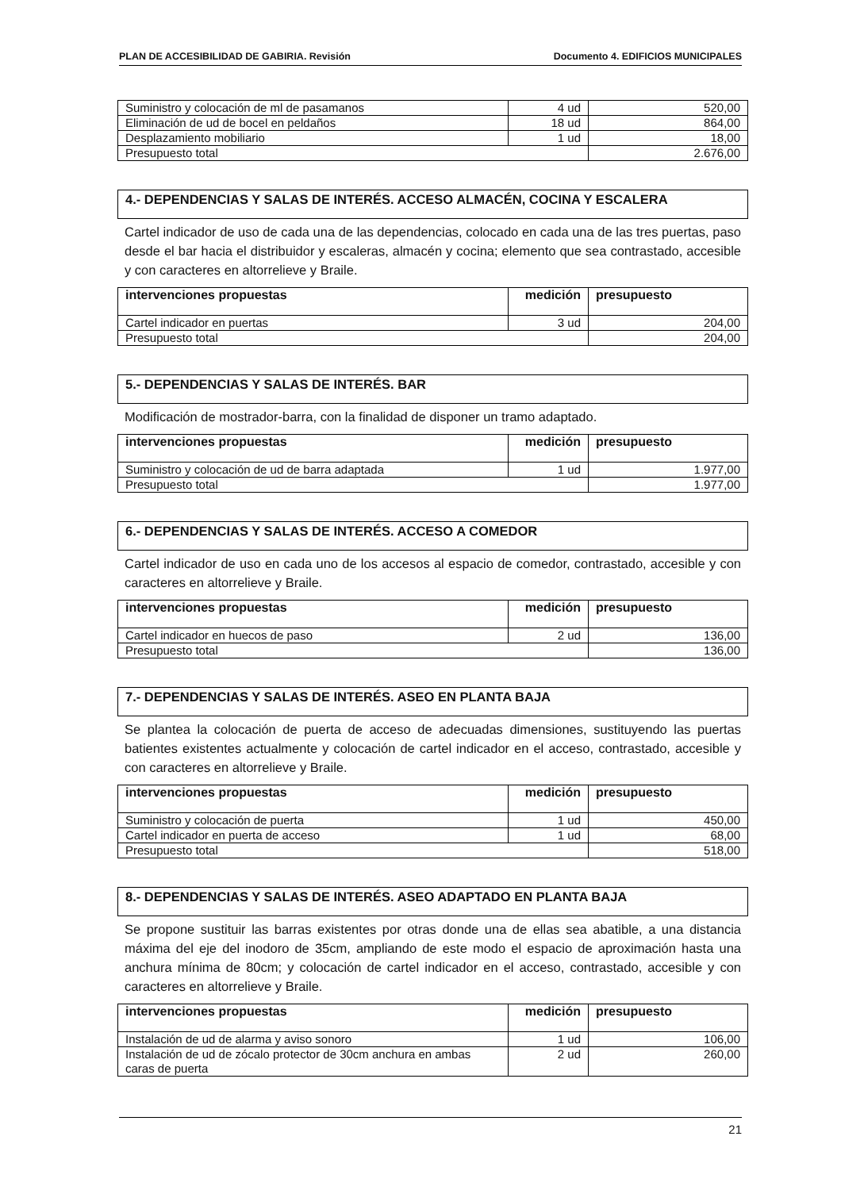PLAN DE ACCESIBILIDAD DE GABIRIA. Revisión Documento 4. EDIFICIOS MUNICIPALES
| Suministro y colocación de ml de pasamanos | 4 ud | 520,00 |
| Eliminación de ud de bocel en peldaños | 18 ud | 864,00 |
| Desplazamiento mobiliario | 1 ud | 18,00 |
| Presupuesto total | | 2.676,00 |
4.- DEPENDENCIAS Y SALAS DE INTERÉS. ACCESO ALMACÉN, COCINA Y ESCALERA
Cartel indicador de uso de cada una de las dependencias, colocado en cada una de las tres puertas, paso desde el bar hacia el distribuidor y escaleras, almacén y cocina; elemento que sea contrastado, accesible y con caracteres en altorrelieve y Braile.
| intervenciones propuestas | medición | presupuesto |
| --- | --- | --- |
| Cartel indicador en puertas | 3 ud | 204,00 |
| Presupuesto total | | 204,00 |
5.- DEPENDENCIAS Y SALAS DE INTERÉS. BAR
Modificación de mostrador-barra, con la finalidad de disponer un tramo adaptado.
| intervenciones propuestas | medición | presupuesto |
| --- | --- | --- |
| Suministro y colocación de ud de barra adaptada | 1 ud | 1.977,00 |
| Presupuesto total | | 1.977,00 |
6.- DEPENDENCIAS Y SALAS DE INTERÉS. ACCESO A COMEDOR
Cartel indicador de uso en cada uno de los accesos al espacio de comedor, contrastado, accesible y con caracteres en altorrelieve y Braile.
| intervenciones propuestas | medición | presupuesto |
| --- | --- | --- |
| Cartel indicador en huecos de paso | 2 ud | 136,00 |
| Presupuesto total | | 136,00 |
7.- DEPENDENCIAS Y SALAS DE INTERÉS. ASEO EN PLANTA BAJA
Se plantea la colocación de puerta de acceso de adecuadas dimensiones, sustituyendo las puertas batientes existentes actualmente y colocación de cartel indicador en el acceso, contrastado, accesible y con caracteres en altorrelieve y Braile.
| intervenciones propuestas | medición | presupuesto |
| --- | --- | --- |
| Suministro y colocación de puerta | 1 ud | 450,00 |
| Cartel indicador en puerta de acceso | 1 ud | 68,00 |
| Presupuesto total | | 518,00 |
8.- DEPENDENCIAS Y SALAS DE INTERÉS. ASEO ADAPTADO EN PLANTA BAJA
Se propone sustituir las barras existentes por otras donde una de ellas sea abatible, a una distancia máxima del eje del inodoro de 35cm, ampliando de este modo el espacio de aproximación hasta una anchura mínima de 80cm; y colocación de cartel indicador en el acceso, contrastado, accesible y con caracteres en altorrelieve y Braile.
| intervenciones propuestas | medición | presupuesto |
| --- | --- | --- |
| Instalación de ud de alarma y aviso sonoro | 1 ud | 106,00 |
| Instalación de ud de zócalo protector de 30cm anchura en ambas caras de puerta | 2 ud | 260,00 |
21